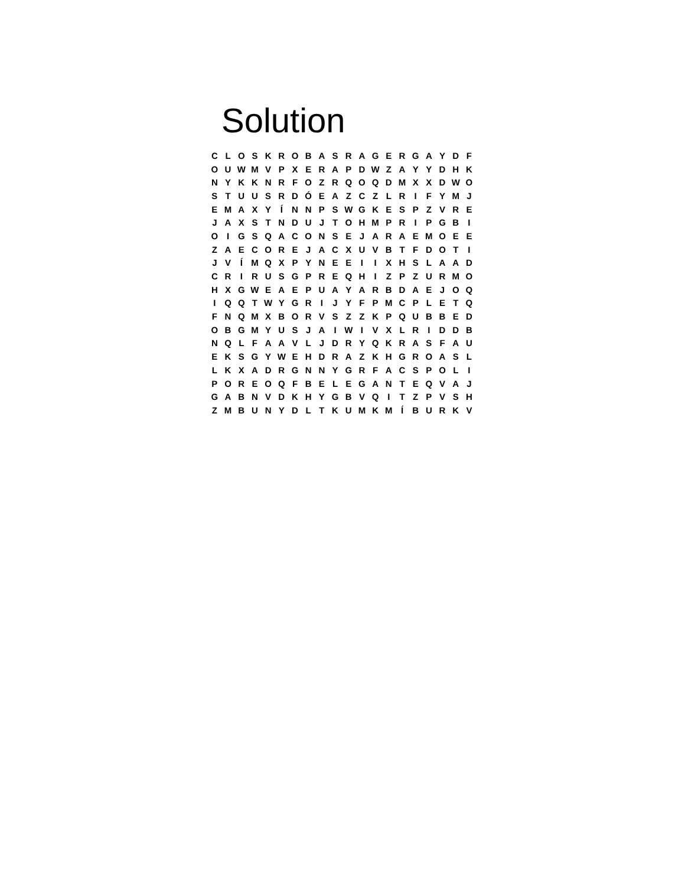Solution
| C | L | O | S | K | R | O | B | A | S | R | A | G | E | R | G | A | Y | D | F |
| O | U | W | M | V | P | X | E | R | A | P | D | W | Z | A | Y | Y | D | H | K |
| N | Y | K | K | N | R | F | O | Z | R | Q | O | Q | D | M | X | X | D | W | O |
| S | T | U | U | S | R | D | Ó | E | A | Z | C | Z | L | R | I | F | Y | M | J |
| E | M | A | X | Y | Í | N | N | P | S | W | G | K | E | S | P | Z | V | R | E |
| J | A | X | S | T | N | D | U | J | T | O | H | M | P | R | I | P | G | B | I |
| O | I | G | S | Q | A | C | O | N | S | E | J | A | R | A | E | M | O | E | E |
| Z | A | E | C | O | R | E | J | A | C | X | U | V | B | T | F | D | O | T | I |
| J | V | Í | M | Q | X | P | Y | N | E | E | I | I | X | H | S | L | A | A | D |
| C | R | I | R | U | S | G | P | R | E | Q | H | I | Z | P | Z | U | R | M | O |
| H | X | G | W | E | A | E | P | U | A | Y | A | R | B | D | A | E | J | O | Q |
| I | Q | Q | T | W | Y | G | R | I | J | Y | F | P | M | C | P | L | E | T | Q |
| F | N | Q | M | X | B | O | R | V | S | Z | Z | K | P | Q | U | B | B | E | D |
| O | B | G | M | Y | U | S | J | A | I | W | I | V | X | L | R | I | D | D | B |
| N | Q | L | F | A | A | V | L | J | D | R | Y | Q | K | R | A | S | F | A | U |
| E | K | S | G | Y | W | E | H | D | R | A | Z | K | H | G | R | O | A | S | L |
| L | K | X | A | D | R | G | N | N | Y | G | R | F | A | C | S | P | O | L | I |
| P | O | R | E | O | Q | F | B | E | L | E | G | A | N | T | E | Q | V | A | J |
| G | A | B | N | V | D | K | H | Y | G | B | V | Q | I | T | Z | P | V | S | H |
| Z | M | B | U | N | Y | D | L | T | K | U | M | K | M | Í | B | U | R | K | V |